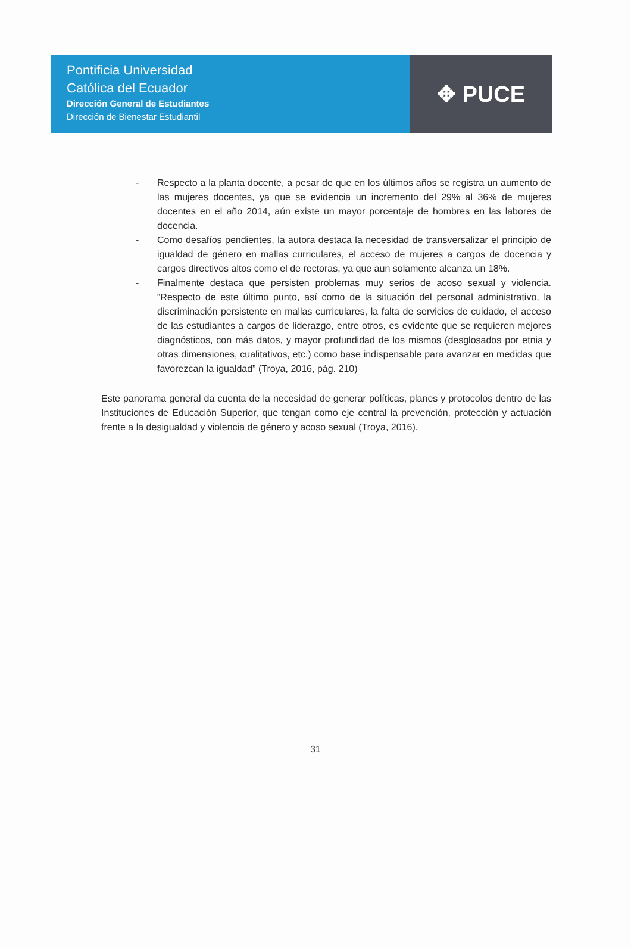Pontificia Universidad
Católica del Ecuador
Dirección General de Estudiantes
Dirección de Bienestar Estudiantil
✥ PUCE
- Respecto a la planta docente, a pesar de que en los últimos años se registra un aumento de las mujeres docentes, ya que se evidencia un incremento del 29% al 36% de mujeres docentes en el año 2014, aún existe un mayor porcentaje de hombres en las labores de docencia.
- Como desafíos pendientes, la autora destaca la necesidad de transversalizar el principio de igualdad de género en mallas curriculares, el acceso de mujeres a cargos de docencia y cargos directivos altos como el de rectoras, ya que aun solamente alcanza un 18%.
- Finalmente destaca que persisten problemas muy serios de acoso sexual y violencia. “Respecto de este último punto, así como de la situación del personal administrativo, la discriminación persistente en mallas curriculares, la falta de servicios de cuidado, el acceso de las estudiantes a cargos de liderazgo, entre otros, es evidente que se requieren mejores diagnósticos, con más datos, y mayor profundidad de los mismos (desglosados por etnia y otras dimensiones, cualitativos, etc.) como base indispensable para avanzar en medidas que favorezcan la igualdad” (Troya, 2016, pág. 210)
Este panorama general da cuenta de la necesidad de generar políticas, planes y protocolos dentro de las Instituciones de Educación Superior, que tengan como eje central la prevención, protección y actuación frente a la desigualdad y violencia de género y acoso sexual (Troya, 2016).
31